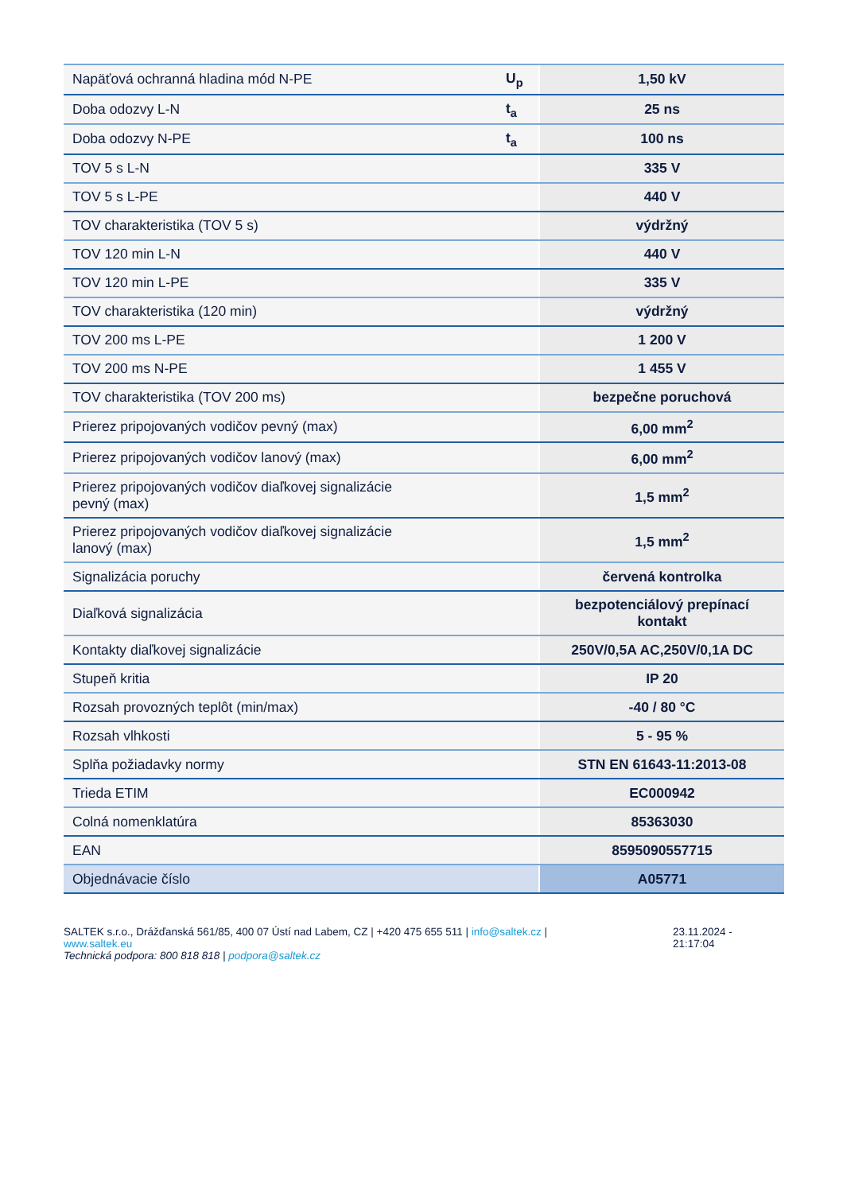| Napäťová ochranná hladina mód N-PE | U<sub>p</sub> | 1,50 kV |
| Doba odozvy L-N | t<sub>a</sub> | 25 ns |
| Doba odozvy N-PE | t<sub>a</sub> | 100 ns |
| TOV 5 s L-N | | 335 V |
| TOV 5 s L-PE | | 440 V |
| TOV charakteristika (TOV 5 s) | | výdržný |
| TOV 120 min L-N | | 440 V |
| TOV 120 min L-PE | | 335 V |
| TOV charakteristika (120 min) | | výdržný |
| TOV 200 ms L-PE | | 1 200 V |
| TOV 200 ms N-PE | | 1 455 V |
| TOV charakteristika (TOV 200 ms) | | bezpečne poruchová |
| Prierez pripojovaných vodičov pevný (max) | | 6,00 mm<sup>2</sup> |
| Prierez pripojovaných vodičov lanový (max) | | 6,00 mm<sup>2</sup> |
| Prierez pripojovaných vodičov diaľkovej signalizácie pevný (max) | | 1,5 mm<sup>2</sup> |
| Prierez pripojovaných vodičov diaľkovej signalizácie lanový (max) | | 1,5 mm<sup>2</sup> |
| Signalizácia poruchy | | červená kontrolka |
| Diaľková signalizácia | | bezpotenciálový prepínací kontakt |
| Kontakty diaľkovej signalizácie | | 250V/0,5A AC,250V/0,1A DC |
| Stupeň kritia | | IP 20 |
| Rozsah provozných teplôt (min/max) | | -40 / 80 °C |
| Rozsah vlhkosti | | 5 - 95 % |
| Splňa požiadavky normy | | STN EN 61643-11:2013-08 |
| Trieda ETIM | | EC000942 |
| Colná nomenklatúra | | 85363030 |
| EAN | | 8595090557715 |
| Objednávacie číslo | | A05771 |
SALTEK s.r.o., Drážďanská 561/85, 400 07 Ústí nad Labem, CZ | +420 475 655 511 | info@saltek.cz |
www.saltek.eu
Technická podpora: 800 818 818 | podpora@saltek.cz
23.11.2024 -
21:17:04